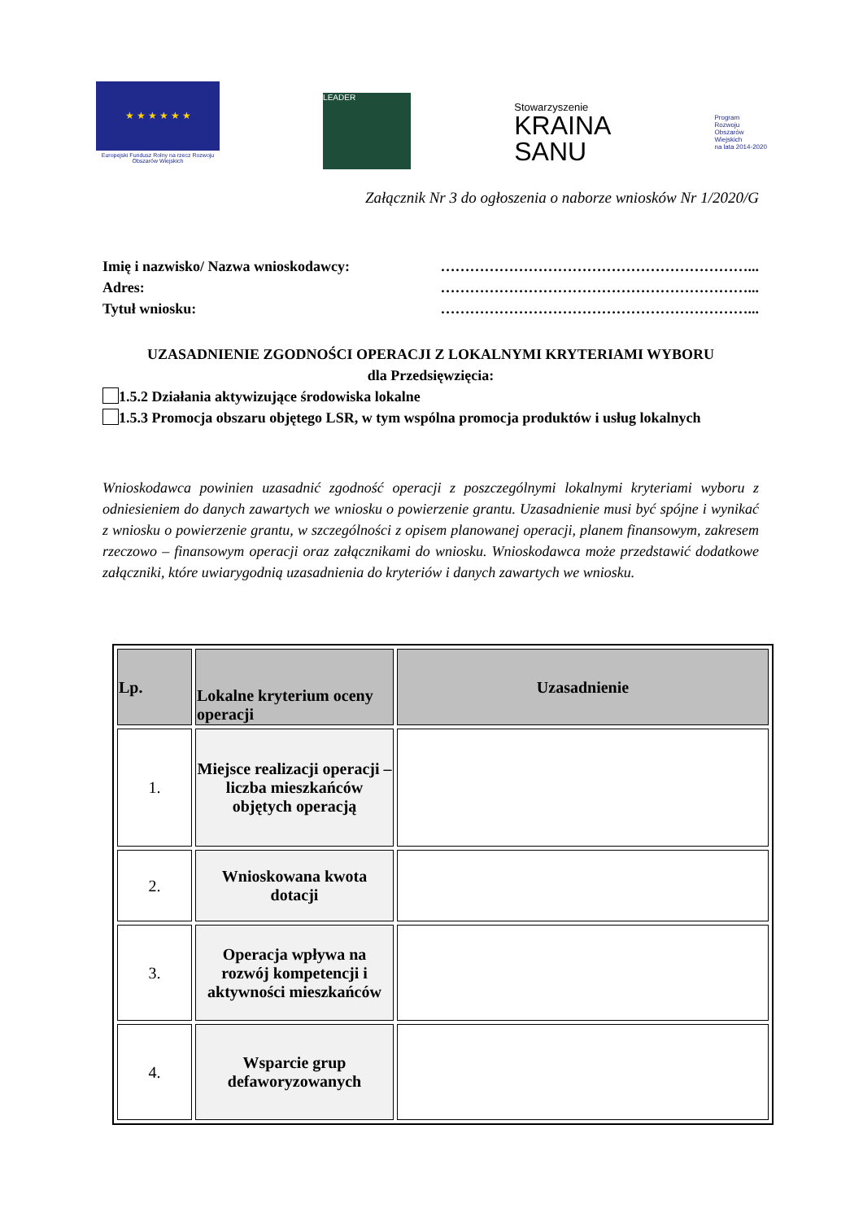★ ★ ★ ★ ★ ★
Europejski Fundusz Rolny na rzecz Rozwoju Obszarów Wiejskich
LEADER
Stowarzyszenie
KRAINA
SANU
Program
Rozwoju
Obszarów
Wiejskich
na lata 2014-2020
Załącznik Nr 3 do ogłoszenia o naborze wniosków Nr 1/2020/G
Imię i nazwisko/ Nazwa wnioskodawcy: ………………………………………………………...
Adres: ………………………………………………………...
Tytuł wniosku: ………………………………………………………...
UZASADNIENIE ZGODNOŚCI OPERACJI Z LOKALNYMI KRYTERIAMI WYBORU
dla Przedsięwzięcia:
1.5.2 Działania aktywizujące środowiska lokalne
1.5.3 Promocja obszaru objętego LSR, w tym wspólna promocja produktów i usług lokalnych
Wnioskodawca powinien uzasadnić zgodność operacji z poszczególnymi lokalnymi kryteriami wyboru z odniesieniem do danych zawartych we wniosku o powierzenie grantu. Uzasadnienie musi być spójne i wynikać z wniosku o powierzenie grantu, w szczególności z opisem planowanej operacji, planem finansowym, zakresem rzeczowo – finansowym operacji oraz załącznikami do wniosku. Wnioskodawca może przedstawić dodatkowe załączniki, które uwiarygodnią uzasadnienia do kryteriów i danych zawartych we wniosku.
| Lp. | Lokalne kryterium oceny operacji | Uzasadnienie |
| --- | --- | --- |
| 1. | Miejsce realizacji operacji – liczba mieszkańców objętych operacją | |
| 2. | Wnioskowana kwota dotacji | |
| 3. | Operacja wpływa na rozwój kompetencji i aktywności mieszkańców | |
| 4. | Wsparcie grup defaworyzowanych | |